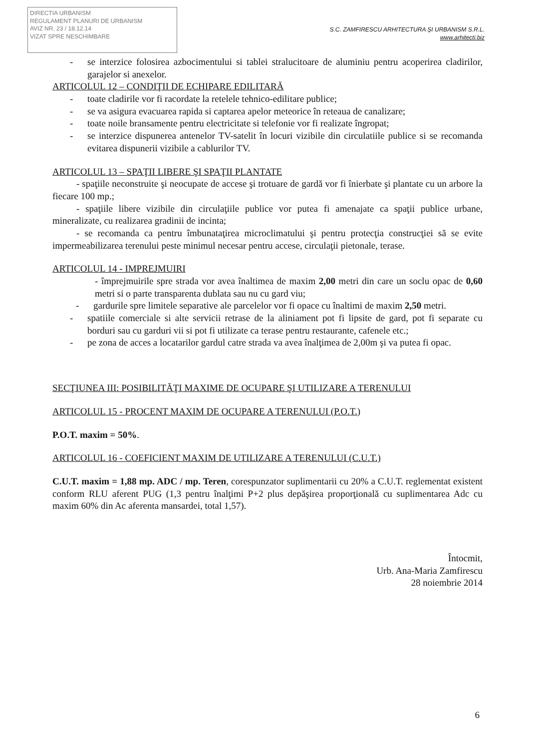DIRECTIA URBANISM
REGULAMENT PLANURI DE URBANISM
AVIZ NR. 23 / 18.12.14
VIZAT SPRE NESCHIMBARE
S.C. ZAMFIRESCU ARHITECTURA ŞI URBANISM S.R.L.
www.arhitecti.biz
- se interzice folosirea azbocimentului si tablei stralucitoare de aluminiu pentru acoperirea cladirilor, garajelor si anexelor.
ARTICOLUL 12 – CONDIŢII DE ECHIPARE EDILITARĂ
- toate cladirile vor fi racordate la retelele tehnico-edilitare publice;
- se va asigura evacuarea rapida si captarea apelor meteorice în reteaua de canalizare;
- toate noile bransamente pentru electricitate si telefonie vor fi realizate îngropat;
- se interzice dispunerea antenelor TV-satelit în locuri vizibile din circulatiile publice si se recomanda evitarea dispunerii vizibile a cablurilor TV.
ARTICOLUL 13 – SPAŢII LIBERE ŞI SPAŢII PLANTATE
- spaţiile neconstruite şi neocupate de accese şi trotuare de gardă vor fi înierbate şi plantate cu un arbore la fiecare 100 mp.;
- spaţiile libere vizibile din circulaţiile publice vor putea fi amenajate ca spaţii publice urbane, mineralizate, cu realizarea gradinii de incinta;
- se recomanda ca pentru îmbunataţirea microclimatului şi pentru protecţia construcţiei să se evite impermeabilizarea terenului peste minimul necesar pentru accese, circulaţii pietonale, terase.
ARTICOLUL 14 - IMPREJMUIRI
- împrejmuirile spre strada vor avea înaltimea de maxim 2,00 metri din care un soclu opac de 0,60 metri si o parte transparenta dublata sau nu cu gard viu;
- gardurile spre limitele separative ale parcelelor vor fi opace cu înaltimi de maxim 2,50 metri.
- spatiile comerciale si alte servicii retrase de la aliniament pot fi lipsite de gard, pot fi separate cu borduri sau cu garduri vii si pot fi utilizate ca terase pentru restaurante, cafenele etc.;
- pe zona de acces a locatarilor gardul catre strada va avea înalţimea de 2,00m şi va putea fi opac.
SECŢIUNEA III: POSIBILITĂŢI MAXIME DE OCUPARE ŞI UTILIZARE A TERENULUI
ARTICOLUL 15 - PROCENT MAXIM DE OCUPARE A TERENULUI (P.O.T.)
P.O.T. maxim = 50%.
ARTICOLUL 16 - COEFICIENT MAXIM DE UTILIZARE A TERENULUI (C.U.T.)
C.U.T. maxim = 1,88 mp. ADC / mp. Teren, corespunzator suplimentarii cu 20% a C.U.T. reglementat existent conform RLU aferent PUG (1,3 pentru înalţimi P+2 plus depăşirea proporţională cu suplimentarea Adc cu maxim 60% din Ac aferenta mansardei, total 1,57).
Întocmit,
Urb. Ana-Maria Zamfirescu
28 noiembrie 2014
6